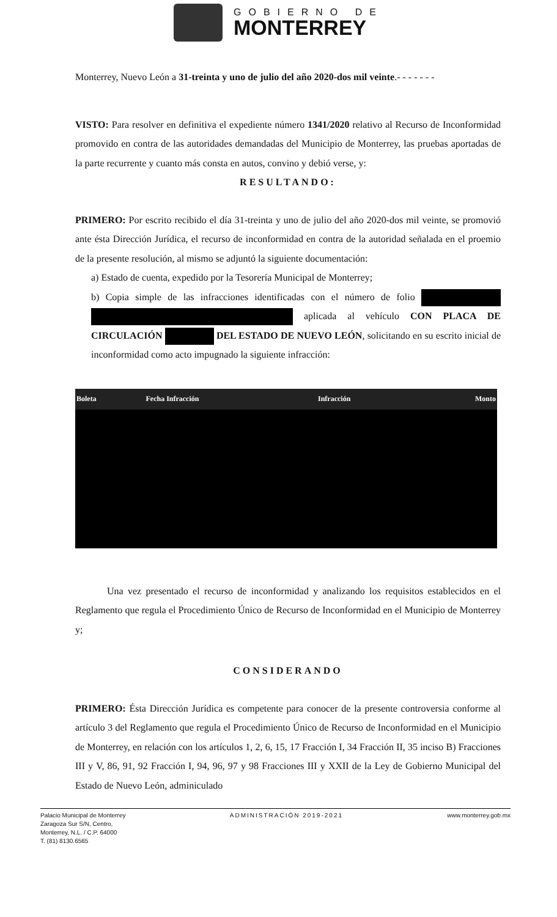GOBIERNO DE
MONTERREY
Monterrey, Nuevo León a 31-treinta y uno de julio del año 2020-dos mil veinte.- - - - - - -
VISTO: Para resolver en definitiva el expediente número 1341/2020 relativo al Recurso de Inconformidad promovido en contra de las autoridades demandadas del Municipio de Monterrey, las pruebas aportadas de la parte recurrente y cuanto más consta en autos, convino y debió verse, y:
RESULTANDO:
PRIMERO: Por escrito recibido el día 31-treinta y uno de julio del año 2020-dos mil veinte, se promovió ante ésta Dirección Jurídica, el recurso de inconformidad en contra de la autoridad señalada en el proemio de la presente resolución, al mismo se adjuntó la siguiente documentación:
a) Estado de cuenta, expedido por la Tesorería Municipal de Monterrey;
b) Copia simple de las infracciones identificadas con el número de folio aplicada al vehículo CON PLACA DE CIRCULACIÓN DEL ESTADO DE NUEVO LEÓN, solicitando en su escrito inicial de inconformidad como acto impugnado la siguiente infracción:
| Boleta | Fecha Infracción | Infracción | Monto |
| --- | --- | --- | --- |
Una vez presentado el recurso de inconformidad y analizando los requisitos establecidos en el Reglamento que regula el Procedimiento Único de Recurso de Inconformidad en el Municipio de Monterrey y;
CONSIDERANDO
PRIMERO: Ésta Dirección Jurídica es competente para conocer de la presente controversia conforme al artículo 3 del Reglamento que regula el Procedimiento Único de Recurso de Inconformidad en el Municipio de Monterrey, en relación con los artículos 1, 2, 6, 15, 17 Fracción I, 34 Fracción II, 35 inciso B) Fracciones III y V, 86, 91, 92 Fracción I, 94, 96, 97 y 98 Fracciones III y XXII de la Ley de Gobierno Municipal del Estado de Nuevo León, adminiculado
Palacio Municipal de Monterrey
Zaragoza Sur S/N, Centro,
Monterrey, N.L. / C.P. 64000
T. (81) 8130.6565
ADMINISTRACIÓN 2019-2021 www.monterrey.gob.mx